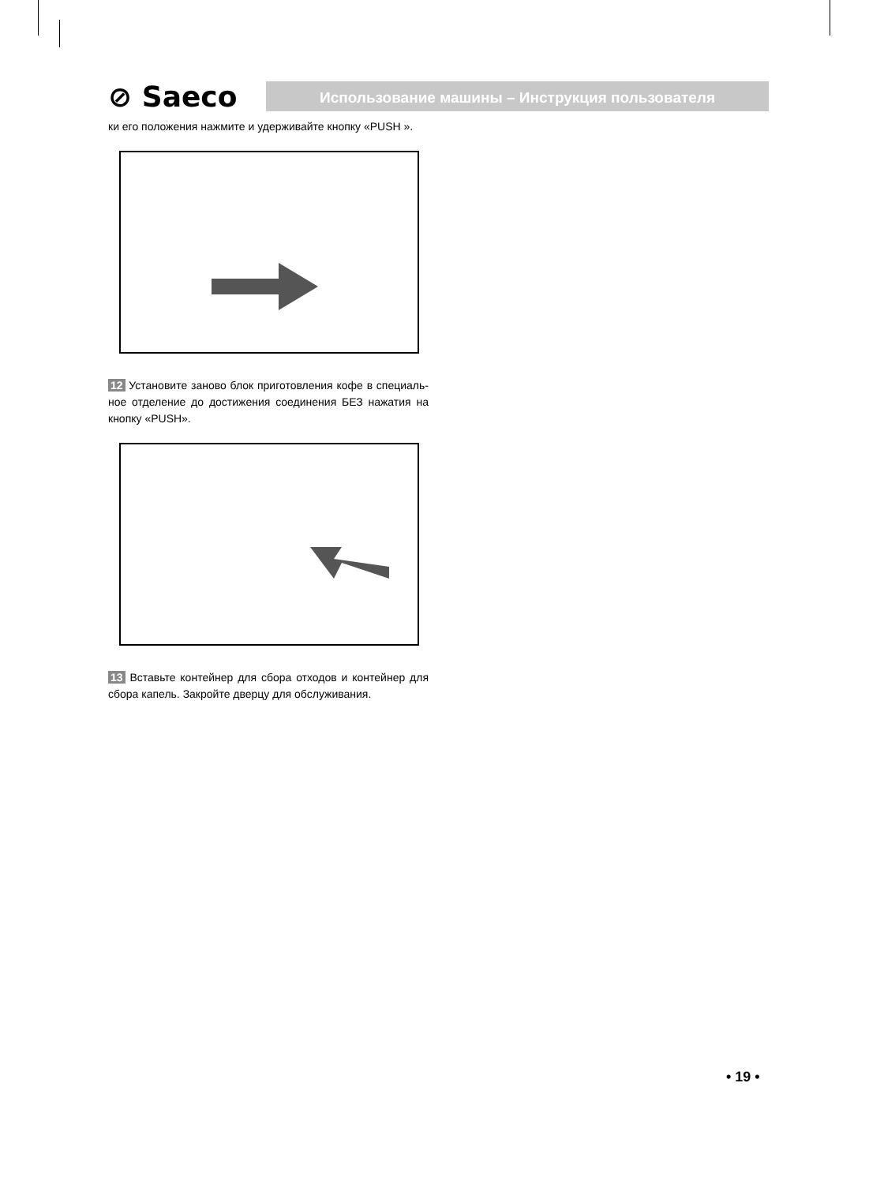⊘ Saeco
Использование машины – Инструкция пользователя
ки его положения нажмите и удерживайте кнопку «PUSH ».
12 Установите заново блок приготовления кофе в специаль­ное отделение до достижения соединения БЕЗ нажатия на кнопку «PUSH».
13 Вставьте контейнер для сбора отходов и контейнер для сбора капель. Закройте дверцу для обслуживания.
• 19 •